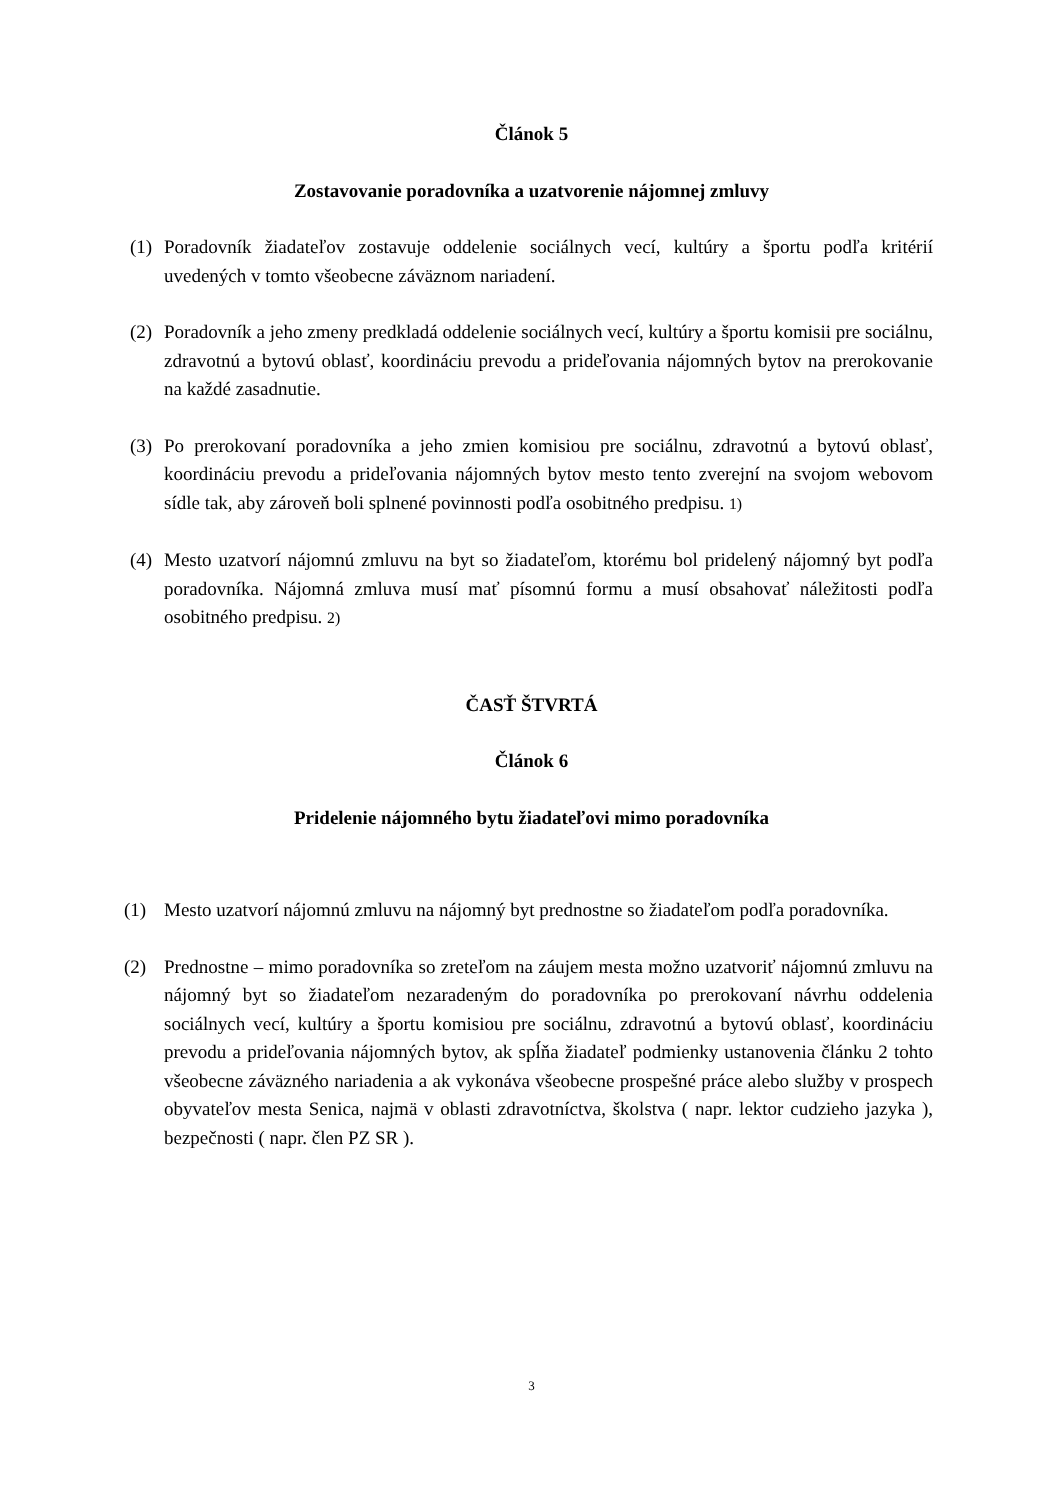Článok 5
Zostavovanie poradovníka a uzatvorenie nájomnej zmluvy
(1) Poradovník žiadateľov zostavuje oddelenie sociálnych vecí, kultúry a športu podľa kritérií uvedených v tomto všeobecne záväznom nariadení.
(2) Poradovník a jeho zmeny predkladá oddelenie sociálnych vecí, kultúry a športu komisii pre sociálnu, zdravotnú a bytovú oblasť, koordináciu prevodu a prideľovania nájomných bytov na prerokovanie na každé zasadnutie.
(3) Po prerokovaní poradovníka a jeho zmien komisiou pre sociálnu, zdravotnú a bytovú oblasť, koordináciu prevodu a prideľovania nájomných bytov mesto tento zverejní na svojom webovom sídle tak, aby zároveň boli splnené povinnosti podľa osobitného predpisu. 1)
(4) Mesto uzatvorí nájomnú zmluvu na byt so žiadateľom, ktorému bol pridelený nájomný byt podľa poradovníka. Nájomná zmluva musí mať písomnú formu a musí obsahovať náležitosti podľa osobitného predpisu. 2)
ČASŤ ŠTVRTÁ
Článok 6
Pridelenie nájomného bytu žiadateľovi mimo poradovníka
(1) Mesto uzatvorí nájomnú zmluvu na nájomný byt prednostne so žiadateľom podľa poradovníka.
(2) Prednostne – mimo poradovníka so zreteľom na záujem mesta možno uzatvoriť nájomnú zmluvu na nájomný byt so žiadateľom nezaradeným do poradovníka po prerokovaní návrhu oddelenia sociálnych vecí, kultúry a športu komisiou pre sociálnu, zdravotnú a bytovú oblasť, koordináciu prevodu a prideľovania nájomných bytov, ak spĺňa žiadateľ podmienky ustanovenia článku 2 tohto všeobecne záväzného nariadenia a ak vykonáva všeobecne prospešné práce alebo služby v prospech obyvateľov mesta Senica, najmä v oblasti zdravotníctva, školstva ( napr. lektor cudzieho jazyka ), bezpečnosti ( napr. člen PZ SR ).
3